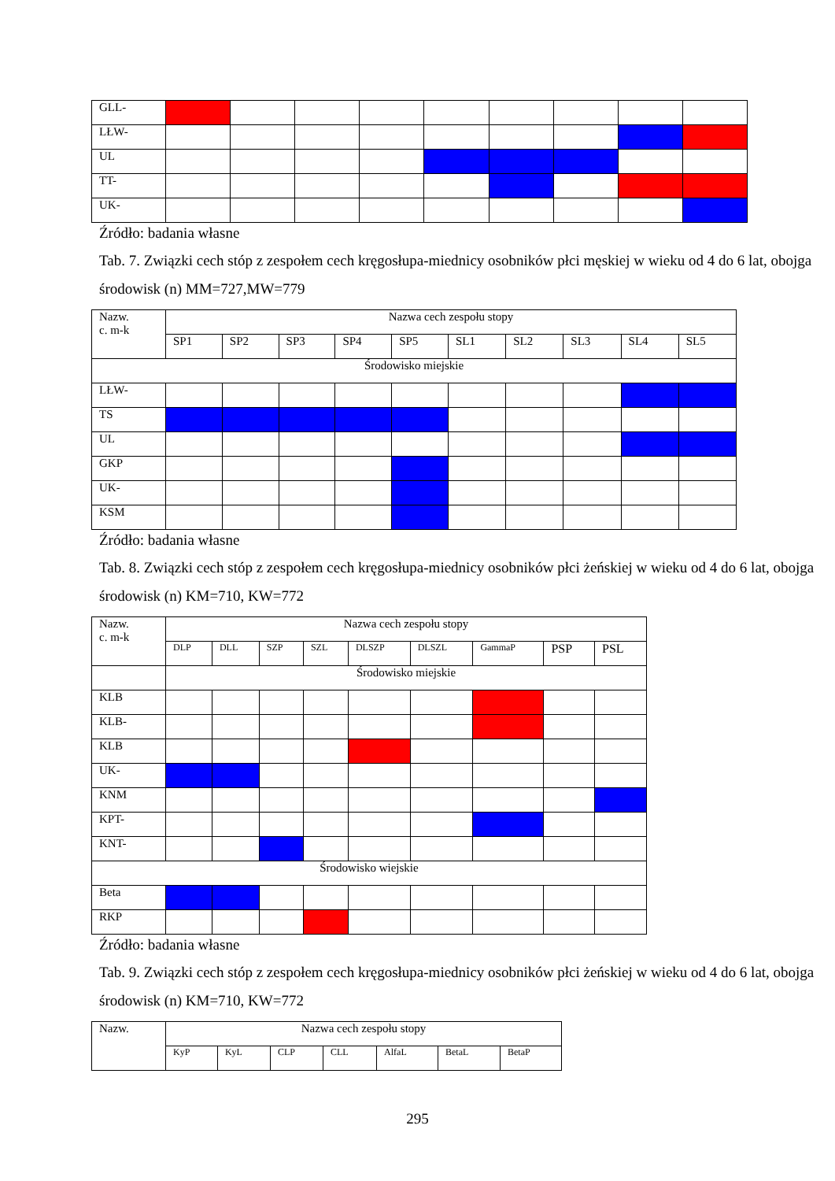| GLL- | | | | | | | | | |
| LŁW- | | | | | | | | | |
| UL | | | | | | | | | |
| TT- | | | | | | | | | |
| UK- | | | | | | | | | |
Źródło: badania własne
Tab. 7. Związki cech stóp z zespołem cech kręgosłupa-miednicy osobników płci męskiej w wieku od 4 do 6 lat, obojga środowisk (n) MM=727,MW=779
| Nazw. c. m-k | Nazwa cech zespołu stopy | | | | | | | | | |
| | SP1 | SP2 | SP3 | SP4 | SP5 | SL1 | SL2 | SL3 | SL4 | SL5 |
| Środowisko miejskie | | | | | | | | | | |
| LŁW- | | | | | | | | | | |
| TS | | | | | | | | | | |
| UL | | | | | | | | | | |
| GKP | | | | | | | | | | |
| UK- | | | | | | | | | | |
| KSM | | | | | | | | | | |
Źródło: badania własne
Tab. 8. Związki cech stóp z zespołem cech kręgosłupa-miednicy osobników płci żeńskiej w wieku od 4 do 6 lat, obojga środowisk (n) KM=710, KW=772
| Nazw. c. m-k | Nazwa cech zespołu stopy | | | | | | | | |
| | DLP | DLL | SZP | SZL | DLSZP | DLSZL | GammaP | PSP | PSL |
| | Środowisko miejskie | | | | | | | | |
| KLB | | | | | | | | | |
| KLB- | | | | | | | | | |
| KLB | | | | | | | | | |
| UK- | | | | | | | | | |
| KNM | | | | | | | | | |
| KPT- | | | | | | | | | |
| KNT- | | | | | | | | | |
| Środowisko wiejskie | | | | | | | | | |
| Beta | | | | | | | | | |
| RKP | | | | | | | | | |
Źródło: badania własne
Tab. 9. Związki cech stóp z zespołem cech kręgosłupa-miednicy osobników płci żeńskiej w wieku od 4 do 6 lat, obojga środowisk (n) KM=710, KW=772
| Nazw. | Nazwa cech zespołu stopy | | | | | | |
| | KyP | KyL | CLP | CLL | AlfaL | BetaL | BetaP |
295